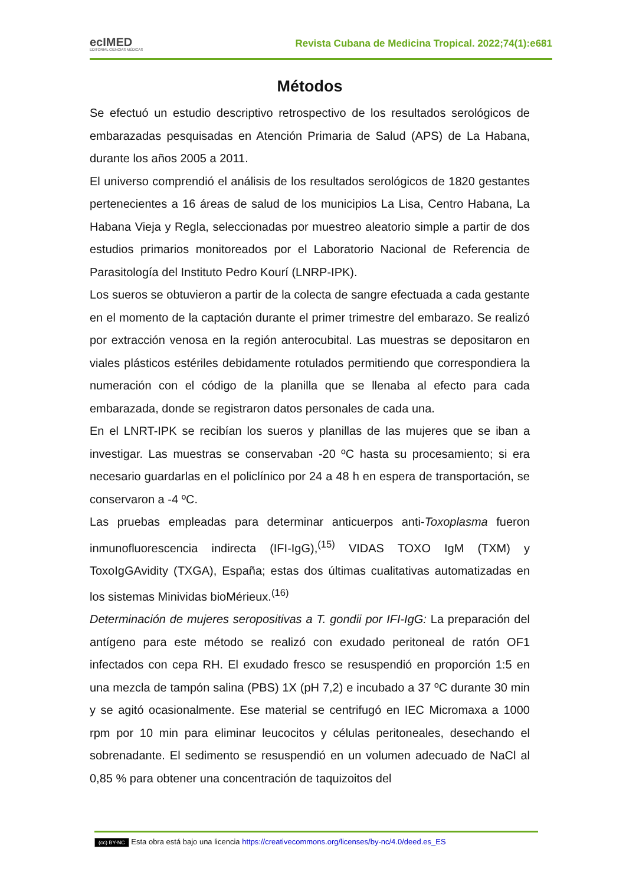ecIMED
EDITORIAL CIENCIAS MÉDICAS
Revista Cubana de Medicina Tropical. 2022;74(1):e681
Métodos
Se efectuó un estudio descriptivo retrospectivo de los resultados serológicos de embarazadas pesquisadas en Atención Primaria de Salud (APS) de La Habana, durante los años 2005 a 2011.
El universo comprendió el análisis de los resultados serológicos de 1820 gestantes pertenecientes a 16 áreas de salud de los municipios La Lisa, Centro Habana, La Habana Vieja y Regla, seleccionadas por muestreo aleatorio simple a partir de dos estudios primarios monitoreados por el Laboratorio Nacional de Referencia de Parasitología del Instituto Pedro Kourí (LNRP-IPK).
Los sueros se obtuvieron a partir de la colecta de sangre efectuada a cada gestante en el momento de la captación durante el primer trimestre del embarazo. Se realizó por extracción venosa en la región anterocubital. Las muestras se depositaron en viales plásticos estériles debidamente rotulados permitiendo que correspondiera la numeración con el código de la planilla que se llenaba al efecto para cada embarazada, donde se registraron datos personales de cada una.
En el LNRT-IPK se recibían los sueros y planillas de las mujeres que se iban a investigar. Las muestras se conservaban -20 ºC hasta su procesamiento; si era necesario guardarlas en el policlínico por 24 a 48 h en espera de transportación, se conservaron a -4 ºC.
Las pruebas empleadas para determinar anticuerpos anti-Toxoplasma fueron inmunofluorescencia indirecta (IFI-IgG),<sup>(15)</sup> VIDAS TOXO IgM (TXM) y ToxoIgGAvidity (TXGA), España; estas dos últimas cualitativas automatizadas en los sistemas Minividas bioMérieux.<sup>(16)</sup>
Determinación de mujeres seropositivas a T. gondii por IFI-IgG: La preparación del antígeno para este método se realizó con exudado peritoneal de ratón OF1 infectados con cepa RH. El exudado fresco se resuspendió en proporción 1:5 en una mezcla de tampón salina (PBS) 1X (pH 7,2) e incubado a 37 ºC durante 30 min y se agitó ocasionalmente. Ese material se centrifugó en IEC Micromaxa a 1000 rpm por 10 min para eliminar leucocitos y células peritoneales, desechando el sobrenadante. El sedimento se resuspendió en un volumen adecuado de NaCl al 0,85 % para obtener una concentración de taquizoitos del
(cc) BY-NC Esta obra está bajo una licencia https://creativecommons.org/licenses/by-nc/4.0/deed.es_ES